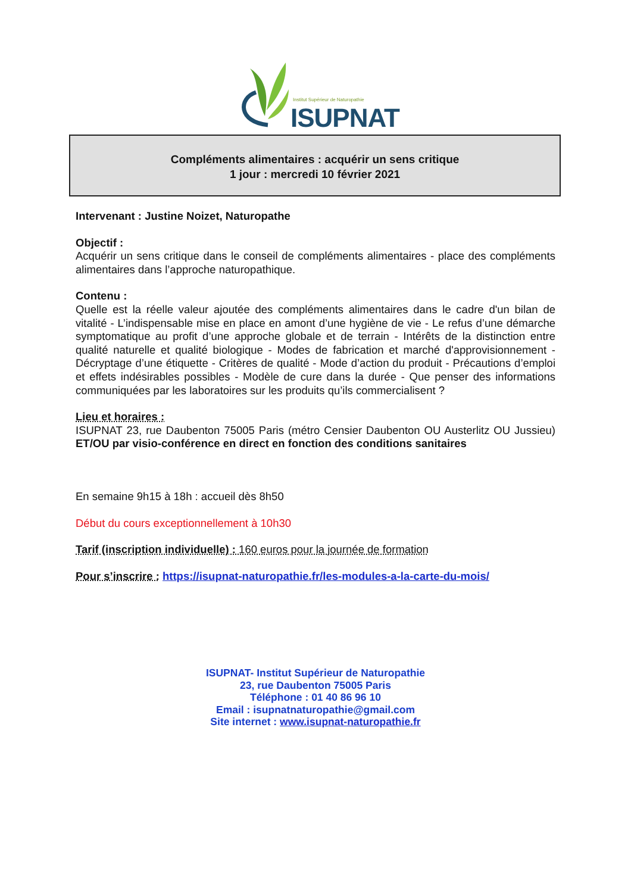Institut Supérieur de Naturopathie
ISUPNAT
Compléments alimentaires : acquérir un sens critique
1 jour : mercredi 10 février 2021
Intervenant : Justine Noizet, Naturopathe
Objectif :
Acquérir un sens critique dans le conseil de compléments alimentaires - place des compléments alimentaires dans l’approche naturopathique.
Contenu :
Quelle est la réelle valeur ajoutée des compléments alimentaires dans le cadre d'un bilan de vitalité - L’indispensable mise en place en amont d’une hygiène de vie - Le refus d’une démarche symptomatique au profit d’une approche globale et de terrain - Intérêts de la distinction entre qualité naturelle et qualité biologique - Modes de fabrication et marché d'approvisionnement - Décryptage d’une étiquette - Critères de qualité - Mode d’action du produit - Précautions d’emploi et effets indésirables possibles - Modèle de cure dans la durée - Que penser des informations communiquées par les laboratoires sur les produits qu’ils commercialisent ?
Lieu et horaires :
ISUPNAT 23, rue Daubenton 75005 Paris (métro Censier Daubenton OU Austerlitz OU Jussieu) ET/OU par visio-conférence en direct en fonction des conditions sanitaires
En semaine 9h15 à 18h : accueil dès 8h50
Début du cours exceptionnellement à 10h30
Tarif (inscription individuelle) : 160 euros pour la journée de formation
Pour s’inscrire : https://isupnat-naturopathie.fr/les-modules-a-la-carte-du-mois/
ISUPNAT- Institut Supérieur de Naturopathie
23, rue Daubenton 75005 Paris
Téléphone : 01 40 86 96 10
Email : isupnatnaturopathie@gmail.com
Site internet : www.isupnat-naturopathie.fr